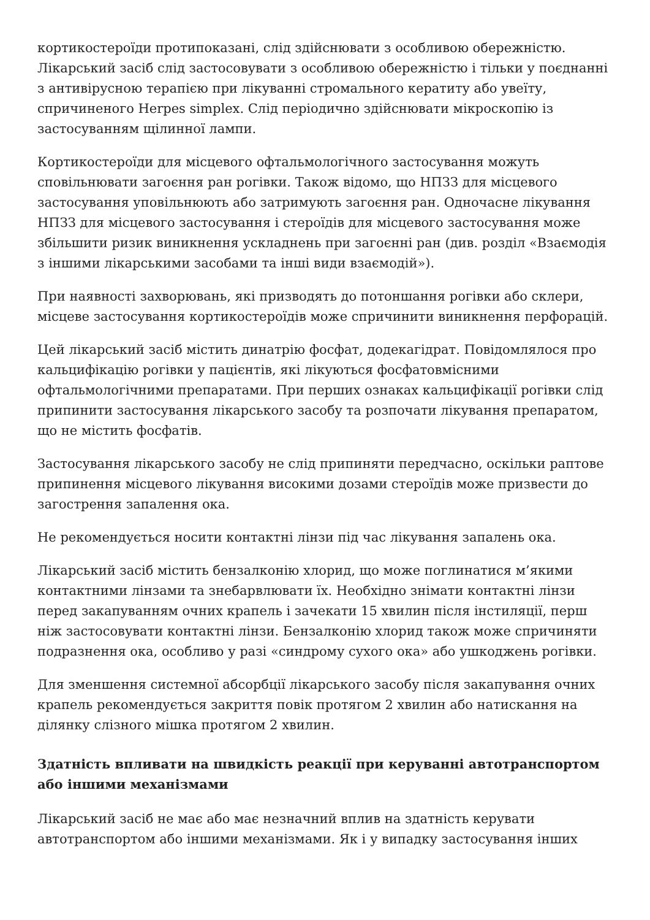кортикостероїди протипоказані, слід здійснювати з особливою обережністю. Лікарський засіб слід застосовувати з особливою обережністю і тільки у поєднанні з антивірусною терапією при лікуванні стромального кератиту або увеїту, спричиненого Herpes simplex. Слід періодично здійснювати мікроскопію із застосуванням щілинної лампи.
Кортикостероїди для місцевого офтальмологічного застосування можуть сповільнювати загоєння ран рогівки. Також відомо, що НПЗЗ для місцевого застосування уповільнюють або затримують загоєння ран. Одночасне лікування НПЗЗ для місцевого застосування і стероїдів для місцевого застосування може збільшити ризик виникнення ускладнень при загоєнні ран (див. розділ «Взаємодія з іншими лікарськими засобами та інші види взаємодій»).
При наявності захворювань, які призводять до потоншання рогівки або склери, місцеве застосування кортикостероїдів може спричинити виникнення перфорацій.
Цей лікарський засіб містить динатрію фосфат, додекагідрат. Повідомлялося про кальцифікацію рогівки у пацієнтів, які лікуються фосфатовмісними офтальмологічними препаратами. При перших ознаках кальцифікації рогівки слід припинити застосування лікарського засобу та розпочати лікування препаратом, що не містить фосфатів.
Застосування лікарського засобу не слід припиняти передчасно, оскільки раптове припинення місцевого лікування високими дозами стероїдів може призвести до загострення запалення ока.
Не рекомендується носити контактні лінзи під час лікування запалень ока.
Лікарський засіб містить бензалконію хлорид, що може поглинатися м’якими контактними лінзами та знебарвлювати їх. Необхідно знімати контактні лінзи перед закапуванням очних крапель і зачекати 15 хвилин після інстиляції, перш ніж застосовувати контактні лінзи. Бензалконію хлорид також може спричиняти подразнення ока, особливо у разі «синдрому сухого ока» або ушкоджень рогівки.
Для зменшення системної абсорбції лікарського засобу після закапування очних крапель рекомендується закриття повік протягом 2 хвилин або натискання на ділянку слізного мішка протягом 2 хвилин.
Здатність впливати на швидкість реакції при керуванні автотранспортом або іншими механізмами
Лікарський засіб не має або має незначний вплив на здатність керувати автотранспортом або іншими механізмами. Як і у випадку застосування інших